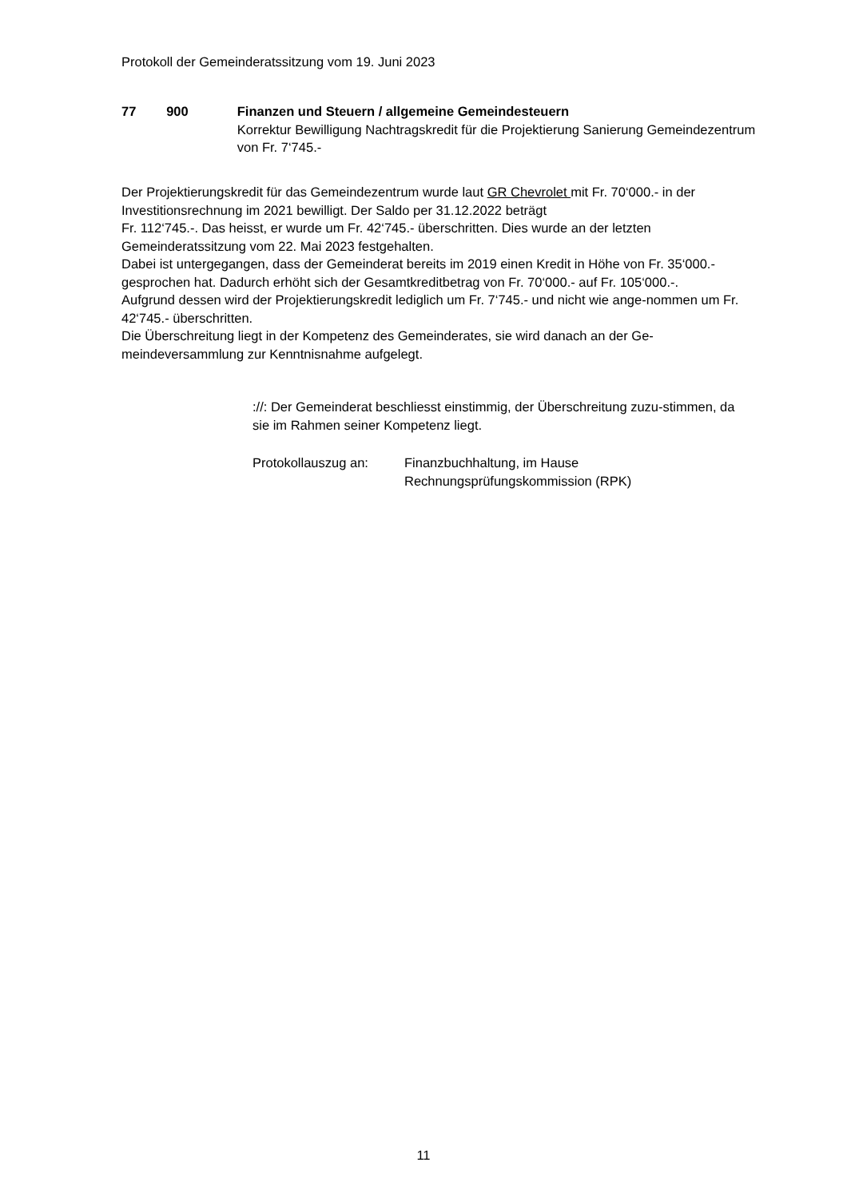Protokoll der Gemeinderatssitzung vom 19. Juni 2023
77 900 Finanzen und Steuern / allgemeine Gemeindesteuern
Korrektur Bewilligung Nachtragskredit für die Projektierung Sanierung Gemeindezentrum von Fr. 7‘745.-
Der Projektierungskredit für das Gemeindezentrum wurde laut GR Chevrolet mit Fr. 70‘000.- in der Investitionsrechnung im 2021 bewilligt. Der Saldo per 31.12.2022 beträgt
Fr. 112‘745.-. Das heisst, er wurde um Fr. 42‘745.- überschritten. Dies wurde an der letzten Gemeinderatssitzung vom 22. Mai 2023 festgehalten.
Dabei ist untergegangen, dass der Gemeinderat bereits im 2019 einen Kredit in Höhe von Fr. 35‘000.- gesprochen hat. Dadurch erhöht sich der Gesamtkreditbetrag von Fr. 70‘000.- auf Fr. 105‘000.-.
Aufgrund dessen wird der Projektierungskredit lediglich um Fr. 7‘745.- und nicht wie ange-nommen um Fr. 42‘745.- überschritten.
Die Überschreitung liegt in der Kompetenz des Gemeinderates, sie wird danach an der Ge-meindeversammlung zur Kenntnisnahme aufgelegt.
://: Der Gemeinderat beschliesst einstimmig, der Überschreitung zuzu-stimmen, da sie im Rahmen seiner Kompetenz liegt.
Protokollauszug an: Finanzbuchhaltung, im Hause
Rechnungsprüfungskommission (RPK)
11